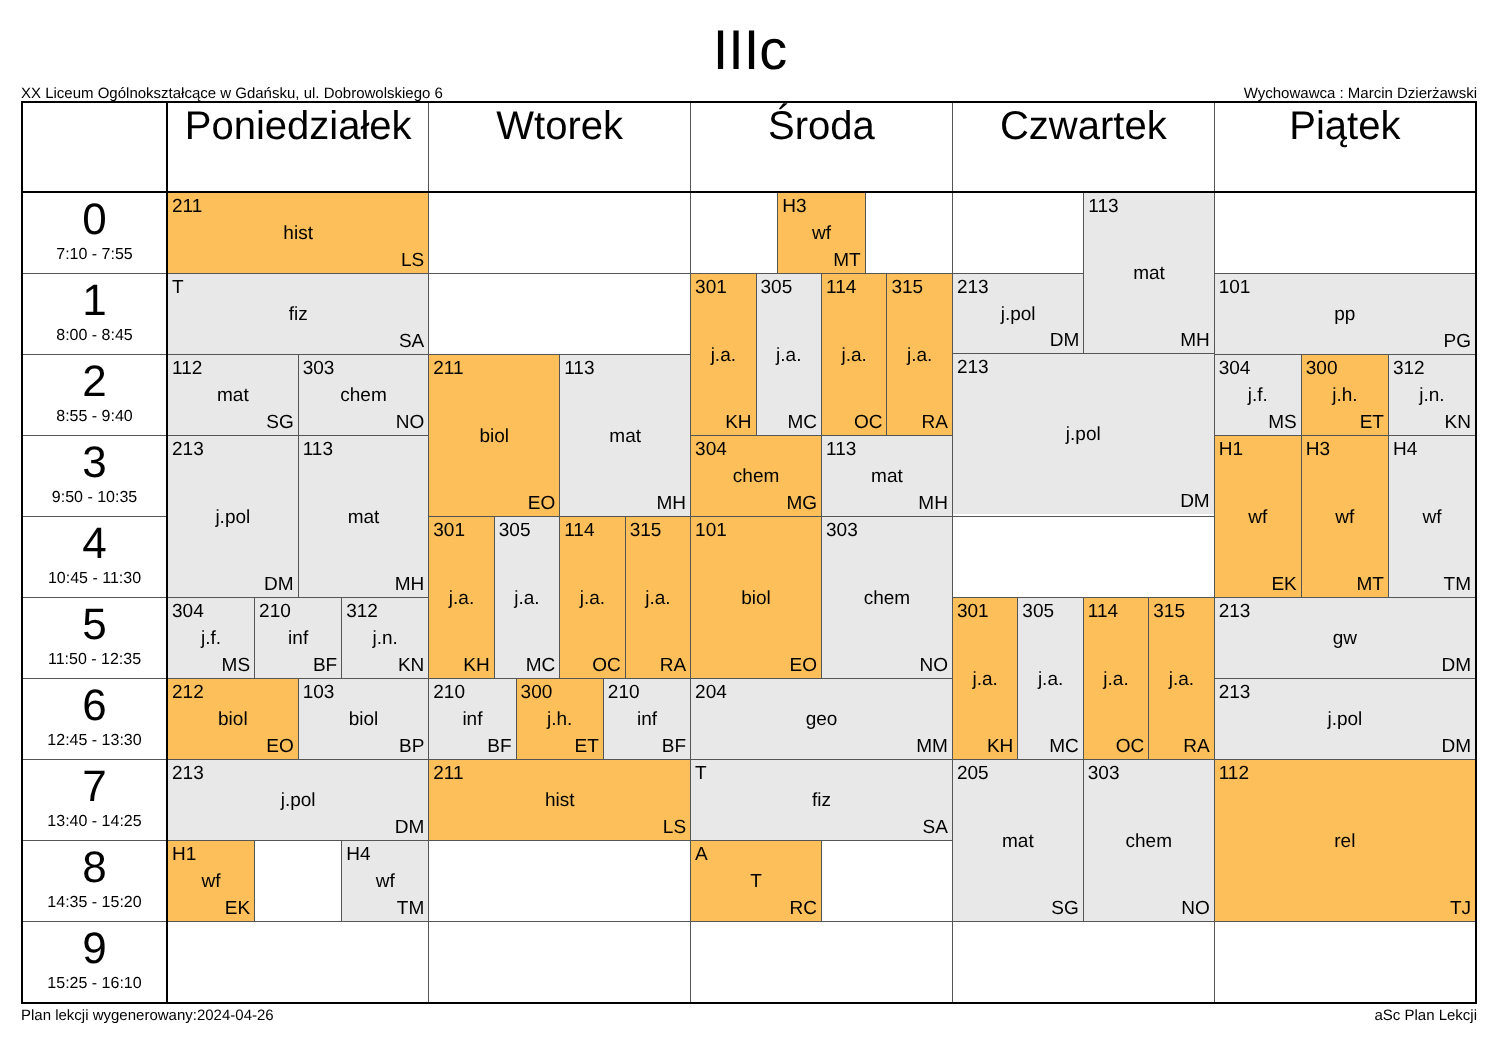IIIc
XX Liceum Ogólnokształcące w Gdańsku, ul. Dobrowolskiego 6 Wychowawca : Marcin Dzierżawski
| | Poniedziałek | Wtorek | Środa | Czwartek | Piątek |
| --- | --- | --- | --- | --- | --- |
| 0 7:10 - 7:55 | 211 hist LS | | H3 wf MT | 113 mat MH 213 j.pol DM 213 j.pol DM | |
| 1 8:00 - 8:45 | T fiz SA | | 301 j.a. KH 305 j.a. MC 114 j.a. OC 315 j.a. RA | | 101 pp PG |
| 2 8:55 - 9:40 | 112 mat SG 303 chem NO | 211 biol EO 113 mat MH | | | 304 j.f. MS 300 j.h. ET 312 j.n. KN |
| 3 9:50 - 10:35 | 213 j.pol DM 113 mat MH | | 304 chem MG 113 mat MH | | H1 wf EK H3 wf MT H4 wf TM |
| 4 10:45 - 11:30 | | 301 j.a. KH 305 j.a. MC 114 j.a. OC 315 j.a. RA | 101 biol EO 303 chem NO | | |
| 5 11:50 - 12:35 | 304 j.f. MS 210 inf BF 312 j.n. KN | | | 301 j.a. KH 305 j.a. MC 114 j.a. OC 315 j.a. RA | 213 gw DM |
| 6 12:45 - 13:30 | 212 biol EO 103 biol BP | 210 inf BF 300 j.h. ET 210 inf BF | 204 geo MM | | 213 j.pol DM |
| 7 13:40 - 14:25 | 213 j.pol DM | 211 hist LS | T fiz SA | 205 mat SG 303 chem NO | 112 rel TJ |
| 8 14:35 - 15:20 | H1 wf EK H4 wf TM | | A T RC | | |
| 9 15:25 - 16:10 | | | | | |
Plan lekcji wygenerowany:2024-04-26 aSc Plan Lekcji